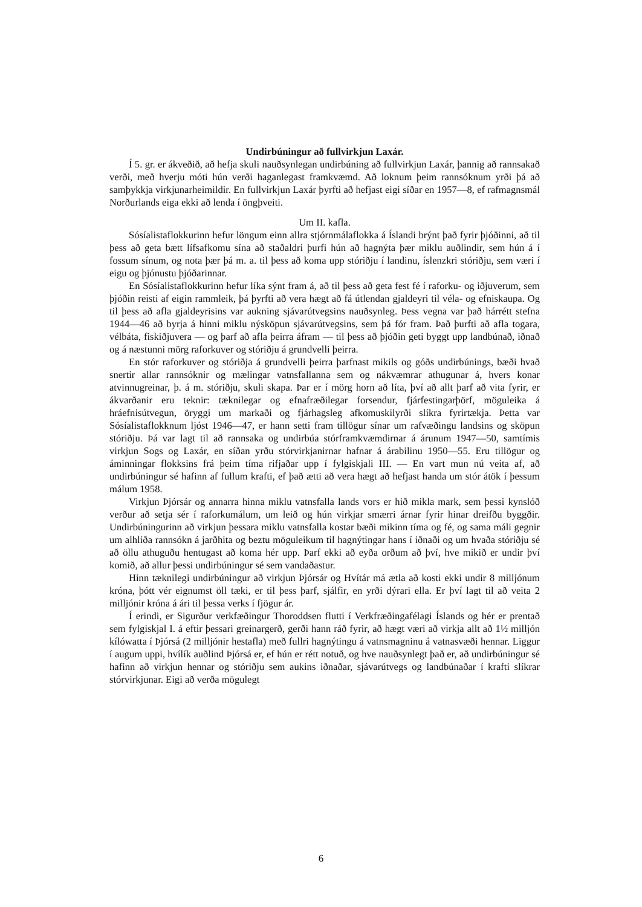Undirbúningur að fullvirkjun Laxár.
Í 5. gr. er ákveðið, að hefja skuli nauðsynlegan undirbúning að fullvirkjun Laxár, þannig að rannsakað verði, með hverju móti hún verði haganlegast framkvæmd. Að loknum þeim rannsóknum yrði þá að samþykkja virkjunarheimildir. En fullvirkjun Laxár þyrfti að hefjast eigi síðar en 1957—8, ef rafmagnsmál Norðurlands eiga ekki að lenda í öngþveiti.
Um II. kafla.
Sósíalistaflokkurinn hefur löngum einn allra stjórnmálaflokka á Íslandi brýnt það fyrir þjóðinni, að til þess að geta bætt lífsafkomu sína að staðaldri þurfi hún að hagnýta þær miklu auðlindir, sem hún á í fossum sínum, og nota þær þá m. a. til þess að koma upp stóriðju í landinu, íslenzkri stóriðju, sem væri í eigu og þjónustu þjóðarinnar.
En Sósíalistaflokkurinn hefur líka sýnt fram á, að til þess að geta fest fé í raforku- og iðjuverum, sem þjóðin reisti af eigin rammleik, þá þyrfti að vera hægt að fá útlendan gjaldeyri til véla- og efniskaupa. Og til þess að afla gjaldeyrisins var aukning sjávarútvegsins nauðsynleg. Þess vegna var það hárrétt stefna 1944—46 að byrja á hinni miklu nýsköpun sjávarútvegsins, sem þá fór fram. Það þurfti að afla togara, vélbáta, fiskiðjuvera — og þarf að afla þeirra áfram — til þess að þjóðin geti byggt upp landbúnað, iðnað og á næstunni mörg raforkuver og stóriðju á grundvelli þeirra.
En stór raforkuver og stóriðja á grundvelli þeirra þarfnast mikils og góðs undirbúnings, bæði hvað snertir allar rannsóknir og mælingar vatnsfallanna sem og nákvæmrar athugunar á, hvers konar atvinnugreinar, þ. á m. stóriðju, skuli skapa. Þar er í mörg horn að líta, því að allt þarf að vita fyrir, er ákvarðanir eru teknir: tæknilegar og efnafræðilegar forsendur, fjárfestingarþörf, möguleika á hráefnisútvegun, öryggi um markaði og fjárhagsleg afkomuskilyrði slíkra fyrirtækja. Þetta var Sósíalistaflokknum ljóst 1946—47, er hann setti fram tillögur sínar um rafvæðingu landsins og sköpun stóriðju. Þá var lagt til að rannsaka og undirbúa stórframkvæmdirnar á árunum 1947—50, samtímis virkjun Sogs og Laxár, en síðan yrðu stórvirkjanirnar hafnar á árabilinu 1950—55. Eru tillögur og áminningar flokksins frá þeim tíma rifjaðar upp í fylgiskjali III. — En vart mun nú veita af, að undirbúningur sé hafinn af fullum krafti, ef það ætti að vera hægt að hefjast handa um stór átök í þessum málum 1958.
Virkjun Þjórsár og annarra hinna miklu vatnsfalla lands vors er hið mikla mark, sem þessi kynslóð verður að setja sér í raforkumálum, um leið og hún virkjar smærri árnar fyrir hinar dreifðu byggðir. Undirbúningurinn að virkjun þessara miklu vatnsfalla kostar bæði mikinn tíma og fé, og sama máli gegnir um alhliða rannsókn á jarðhita og beztu möguleikum til hagnýtingar hans í iðnaði og um hvaða stóriðju sé að öllu athuguðu hentugast að koma hér upp. Þarf ekki að eyða orðum að því, hve mikið er undir því komið, að allur þessi undirbúningur sé sem vandaðastur.
Hinn tæknilegi undirbúningur að virkjun Þjórsár og Hvítár má ætla að kosti ekki undir 8 milljónum króna, þótt vér eignumst öll tæki, er til þess þarf, sjálfir, en yrði dýrari ella. Er því lagt til að veita 2 milljónir króna á ári til þessa verks í fjögur ár.
Í erindi, er Sigurður verkfæðingur Thoroddsen flutti í Verkfræðingafélagi Íslands og hér er prentað sem fylgiskjal I. á eftir þessari greinargerð, gerði hann ráð fyrir, að hægt væri að virkja allt að 1½ milljón kílówatta í Þjórsá (2 milljónir hestafla) með fullri hagnýtingu á vatnsmagninu á vatnasvæði hennar. Liggur í augum uppi, hvílík auðlind Þjórsá er, ef hún er rétt notuð, og hve nauðsynlegt það er, að undirbúningur sé hafinn að virkjun hennar og stóriðju sem aukins iðnaðar, sjávarútvegs og landbúnaðar í krafti slíkrar stórvirkjunar. Eigi að verða mögulegt
6